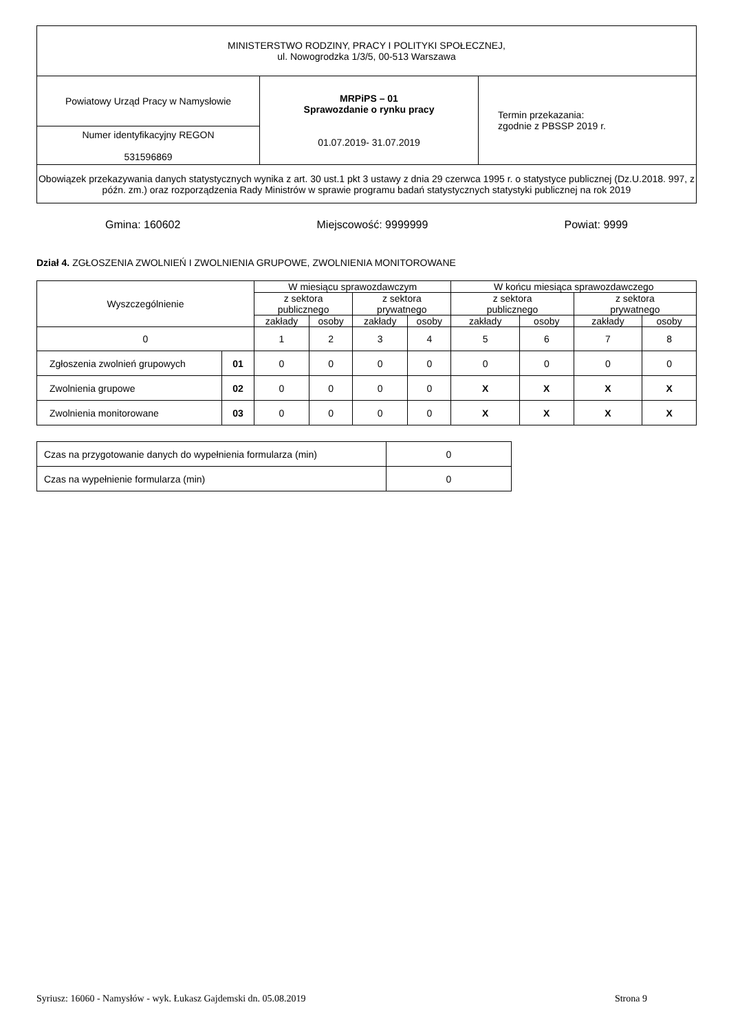| MINISTERSTWO RODZINY, PRACY I POLITYKI SPOŁECZNEJ, ul. Nowogrodzka 1/3/5, 00-513 Warszawa | | |
| Powiatowy Urząd Pracy w Namysłowie | MRPiPS – 01 Sprawozdanie o rynku pracy 01.07.2019- 31.07.2019 | Termin przekazania: zgodnie z PBSSP 2019 r. |
| Numer identyfikacyjny REGON 531596869 | | |
| Obowiązek przekazywania danych statystycznych wynika z art. 30 ust.1 pkt 3 ustawy z dnia 29 czerwca 1995 r. o statystyce publicznej (Dz.U.2018. 997, z późn. zm.) oraz rozporządzenia Rady Ministrów w sprawie programu badań statystycznych statystyki publicznej na rok 2019 | | |
Gmina: 160602 Miejscowość: 9999999 Powiat: 9999
Dział 4. ZGŁOSZENIA ZWOLNIEŃ I ZWOLNIENIA GRUPOWE, ZWOLNIENIA MONITOROWANE
| Wyszczególnienie | | W miesiącu sprawozdawczym | | | | W końcu miesiąca sprawozdawczego | | | |
| --- | --- | --- | --- | --- | --- | --- | --- | --- | --- |
| | | z sektora publicznego | | z sektora prywatnego | | z sektora publicznego | | z sektora prywatnego | |
| | | zakłady | osoby | zakłady | osoby | zakłady | osoby | zakłady | osoby |
| 0 | | 1 | 2 | 3 | 4 | 5 | 6 | 7 | 8 |
| Zgłoszenia zwolnień grupowych | 01 | 0 | 0 | 0 | 0 | 0 | 0 | 0 | 0 |
| Zwolnienia grupowe | 02 | 0 | 0 | 0 | 0 | X | X | X | X |
| Zwolnienia monitorowane | 03 | 0 | 0 | 0 | 0 | X | X | X | X |
| Czas na przygotowanie danych do wypełnienia formularza (min) | 0 |
| Czas na wypełnienie formularza (min) | 0 |
Syriusz: 16060 - Namysłów - wyk. Łukasz Gajdemski dn. 05.08.2019 Strona 9